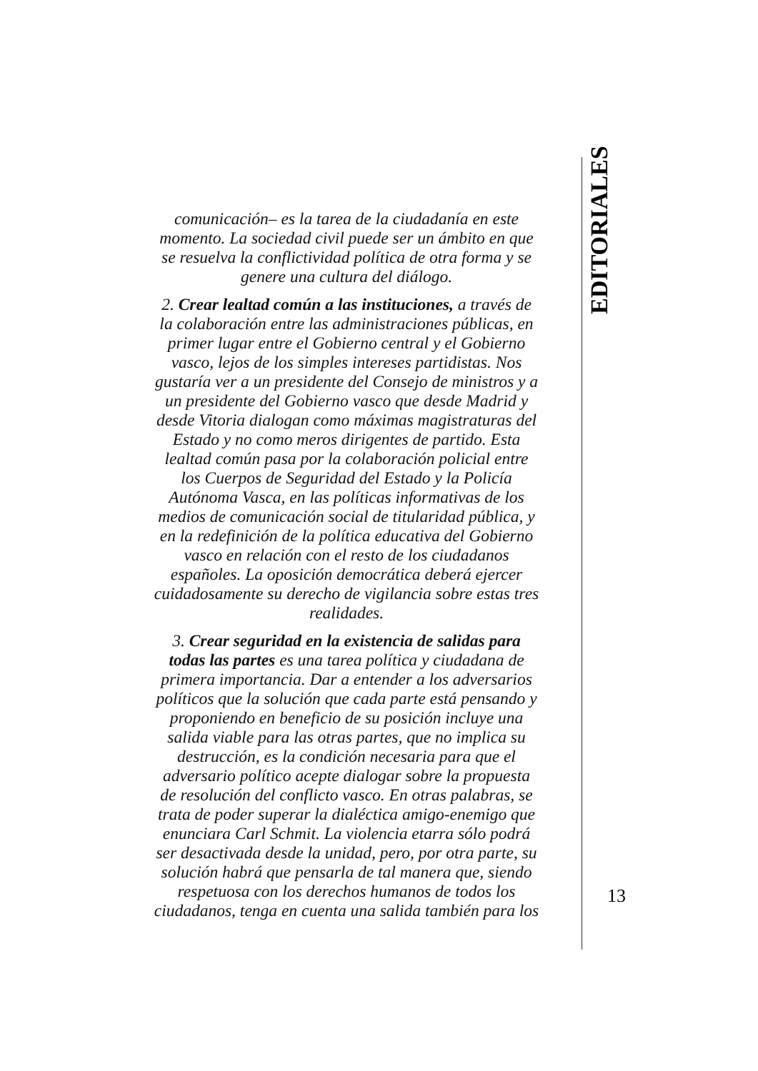comunicación– es la tarea de la ciudadanía en este momento. La sociedad civil puede ser un ámbito en que se resuelva la conflictividad política de otra forma y se genere una cultura del diálogo.
2. Crear lealtad común a las instituciones, a través de la colaboración entre las administraciones públicas, en primer lugar entre el Gobierno central y el Gobierno vasco, lejos de los simples intereses partidistas. Nos gustaría ver a un presidente del Consejo de ministros y a un presidente del Gobierno vasco que desde Madrid y desde Vitoria dialogan como máximas magistraturas del Estado y no como meros dirigentes de partido. Esta lealtad común pasa por la colaboración policial entre los Cuerpos de Seguridad del Estado y la Policía Autónoma Vasca, en las políticas informativas de los medios de comunicación social de titularidad pública, y en la redefinición de la política educativa del Gobierno vasco en relación con el resto de los ciudadanos españoles. La oposición democrática deberá ejercer cuidadosamente su derecho de vigilancia sobre estas tres realidades.
3. Crear seguridad en la existencia de salidas para todas las partes es una tarea política y ciudadana de primera importancia. Dar a entender a los adversarios políticos que la solución que cada parte está pensando y proponiendo en beneficio de su posición incluye una salida viable para las otras partes, que no implica su destrucción, es la condición necesaria para que el adversario político acepte dialogar sobre la propuesta de resolución del conflicto vasco. En otras palabras, se trata de poder superar la dialéctica amigo-enemigo que enunciara Carl Schmit. La violencia etarra sólo podrá ser desactivada desde la unidad, pero, por otra parte, su solución habrá que pensarla de tal manera que, siendo respetuosa con los derechos humanos de todos los ciudadanos, tenga en cuenta una salida también para los
EDITORIALES
13